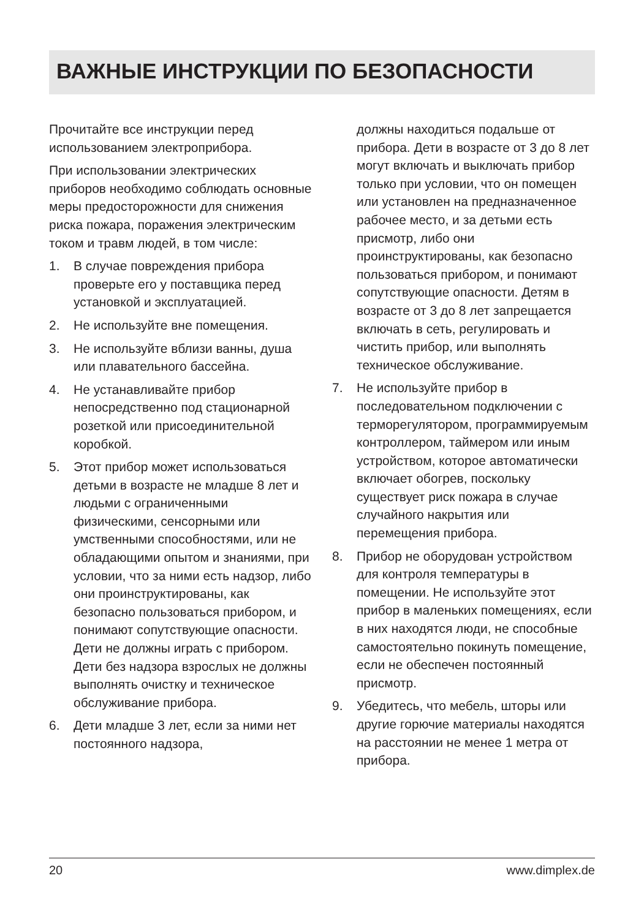ВАЖНЫЕ ИНСТРУКЦИИ ПО БЕЗОПАСНОСТИ
Прочитайте все инструкции перед использованием электроприбора.
При использовании электрических приборов необходимо соблюдать основные меры предосторожности для снижения риска пожара, поражения электрическим током и травм людей, в том числе:
1. В случае повреждения прибора проверьте его у поставщика перед установкой и эксплуатацией.
2. Не используйте вне помещения.
3. Не используйте вблизи ванны, душа или плавательного бассейна.
4. Не устанавливайте прибор непосредственно под стационарной розеткой или присоединительной коробкой.
5. Этот прибор может использоваться детьми в возрасте не младше 8 лет и людьми с ограниченными физическими, сенсорными или умственными способностями, или не обладающими опытом и знаниями, при условии, что за ними есть надзор, либо они проинструктированы, как безопасно пользоваться прибором, и понимают сопутствующие опасности. Дети не должны играть с прибором. Дети без надзора взрослых не должны выполнять очистку и техническое обслуживание прибора.
6. Дети младше 3 лет, если за ними нет постоянного надзора,
должны находиться подальше от прибора. Дети в возрасте от 3 до 8 лет могут включать и выключать прибор только при условии, что он помещен или установлен на предназначенное рабочее место, и за детьми есть присмотр, либо они проинструктированы, как безопасно пользоваться прибором, и понимают сопутствующие опасности. Детям в возрасте от 3 до 8 лет запрещается включать в сеть, регулировать и чистить прибор, или выполнять техническое обслуживание.
7. Не используйте прибор в последовательном подключении с терморегулятором, программ­ируемым контроллером, тайм­ером или иным устройством, которое автоматически включает обогрев, поскольку существует риск пожара в случае случайного накрытия или перемещения прибора.
8. Прибор не оборудован устройством для контроля температуры в помещении. Не используйте этот прибор в маленьких помещениях, если в них находятся люди, не способные самостоятельно покинуть помещение, если не обеспечен постоянный присмотр.
9. Убедитесь, что мебель, шторы или другие горючие материалы находятся на расстоянии не менее 1 метра от прибора.
20 www.dimplex.de